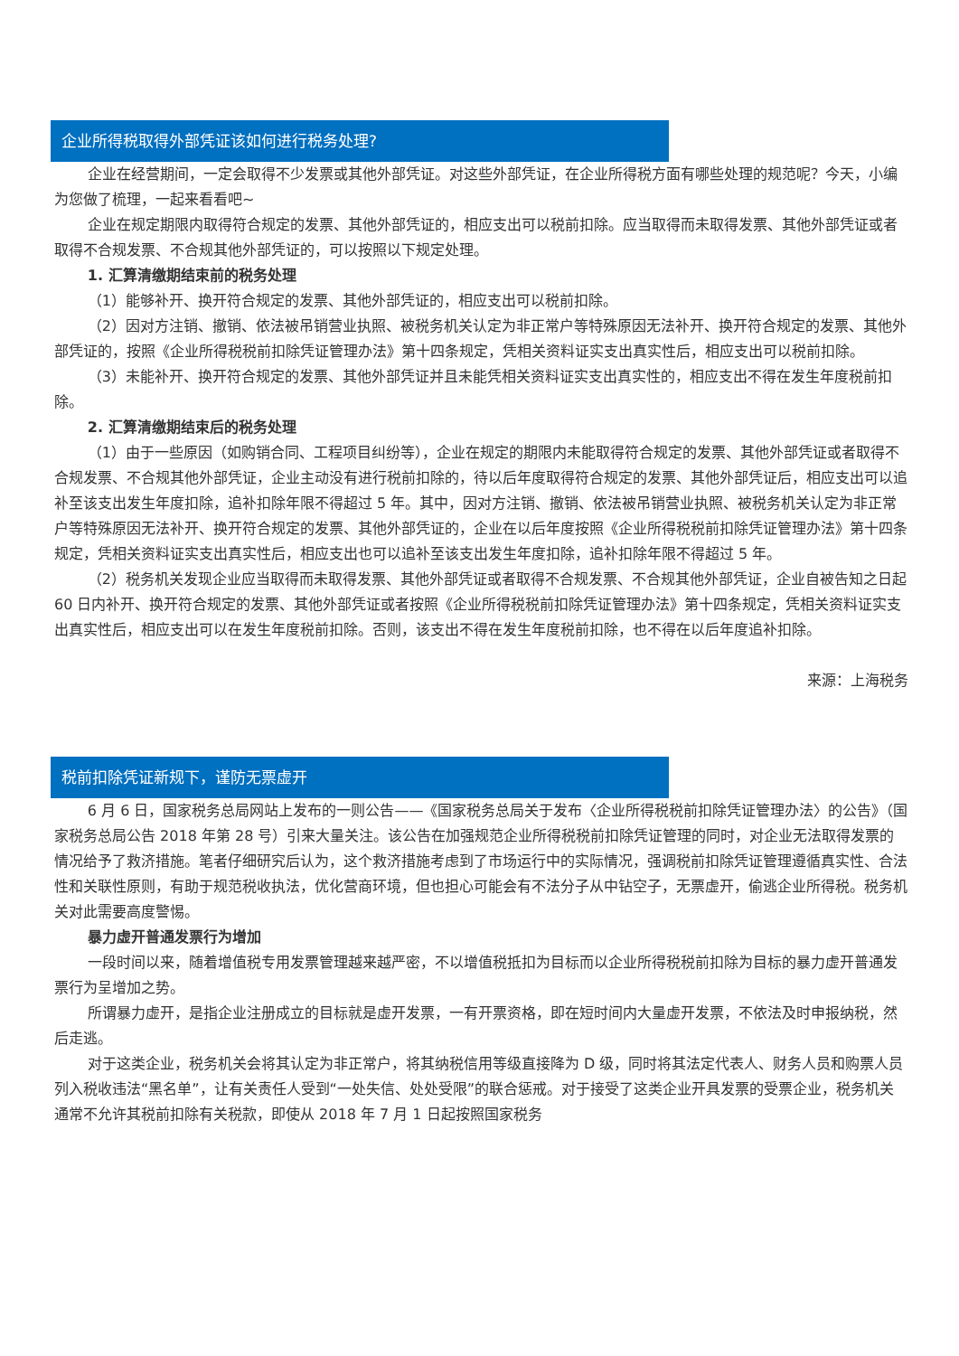企业所得税取得外部凭证该如何进行税务处理?
企业在经营期间，一定会取得不少发票或其他外部凭证。对这些外部凭证，在企业所得税方面有哪些处理的规范呢？今天，小编为您做了梳理，一起来看看吧~
企业在规定期限内取得符合规定的发票、其他外部凭证的，相应支出可以税前扣除。应当取得而未取得发票、其他外部凭证或者取得不合规发票、不合规其他外部凭证的，可以按照以下规定处理。
1. 汇算清缴期结束前的税务处理
（1）能够补开、换开符合规定的发票、其他外部凭证的，相应支出可以税前扣除。
（2）因对方注销、撤销、依法被吊销营业执照、被税务机关认定为非正常户等特殊原因无法补开、换开符合规定的发票、其他外部凭证的，按照《企业所得税税前扣除凭证管理办法》第十四条规定，凭相关资料证实支出真实性后，相应支出可以税前扣除。
（3）未能补开、换开符合规定的发票、其他外部凭证并且未能凭相关资料证实支出真实性的，相应支出不得在发生年度税前扣除。
2. 汇算清缴期结束后的税务处理
（1）由于一些原因（如购销合同、工程项目纠纷等），企业在规定的期限内未能取得符合规定的发票、其他外部凭证或者取得不合规发票、不合规其他外部凭证，企业主动没有进行税前扣除的，待以后年度取得符合规定的发票、其他外部凭证后，相应支出可以追补至该支出发生年度扣除，追补扣除年限不得超过 5 年。其中，因对方注销、撤销、依法被吊销营业执照、被税务机关认定为非正常户等特殊原因无法补开、换开符合规定的发票、其他外部凭证的，企业在以后年度按照《企业所得税税前扣除凭证管理办法》第十四条规定，凭相关资料证实支出真实性后，相应支出也可以追补至该支出发生年度扣除，追补扣除年限不得超过 5 年。
（2）税务机关发现企业应当取得而未取得发票、其他外部凭证或者取得不合规发票、不合规其他外部凭证，企业自被告知之日起 60 日内补开、换开符合规定的发票、其他外部凭证或者按照《企业所得税税前扣除凭证管理办法》第十四条规定，凭相关资料证实支出真实性后，相应支出可以在发生年度税前扣除。否则，该支出不得在发生年度税前扣除，也不得在以后年度追补扣除。
来源：上海税务
税前扣除凭证新规下，谨防无票虚开
6 月 6 日，国家税务总局网站上发布的一则公告——《国家税务总局关于发布〈企业所得税税前扣除凭证管理办法〉的公告》（国家税务总局公告 2018 年第 28 号）引来大量关注。该公告在加强规范企业所得税税前扣除凭证管理的同时，对企业无法取得发票的情况给予了救济措施。笔者仔细研究后认为，这个救济措施考虑到了市场运行中的实际情况，强调税前扣除凭证管理遵循真实性、合法性和关联性原则，有助于规范税收执法，优化营商环境，但也担心可能会有不法分子从中钻空子，无票虚开，偷逃企业所得税。税务机关对此需要高度警惕。
暴力虚开普通发票行为增加
一段时间以来，随着增值税专用发票管理越来越严密，不以增值税抵扣为目标而以企业所得税税前扣除为目标的暴力虚开普通发票行为呈增加之势。
所谓暴力虚开，是指企业注册成立的目标就是虚开发票，一有开票资格，即在短时间内大量虚开发票，不依法及时申报纳税，然后走逃。
对于这类企业，税务机关会将其认定为非正常户，将其纳税信用等级直接降为 D 级，同时将其法定代表人、财务人员和购票人员列入税收违法“黑名单”，让有关责任人受到“一处失信、处处受限”的联合惩戒。对于接受了这类企业开具发票的受票企业，税务机关通常不允许其税前扣除有关税款，即使从 2018 年 7 月 1 日起按照国家税务